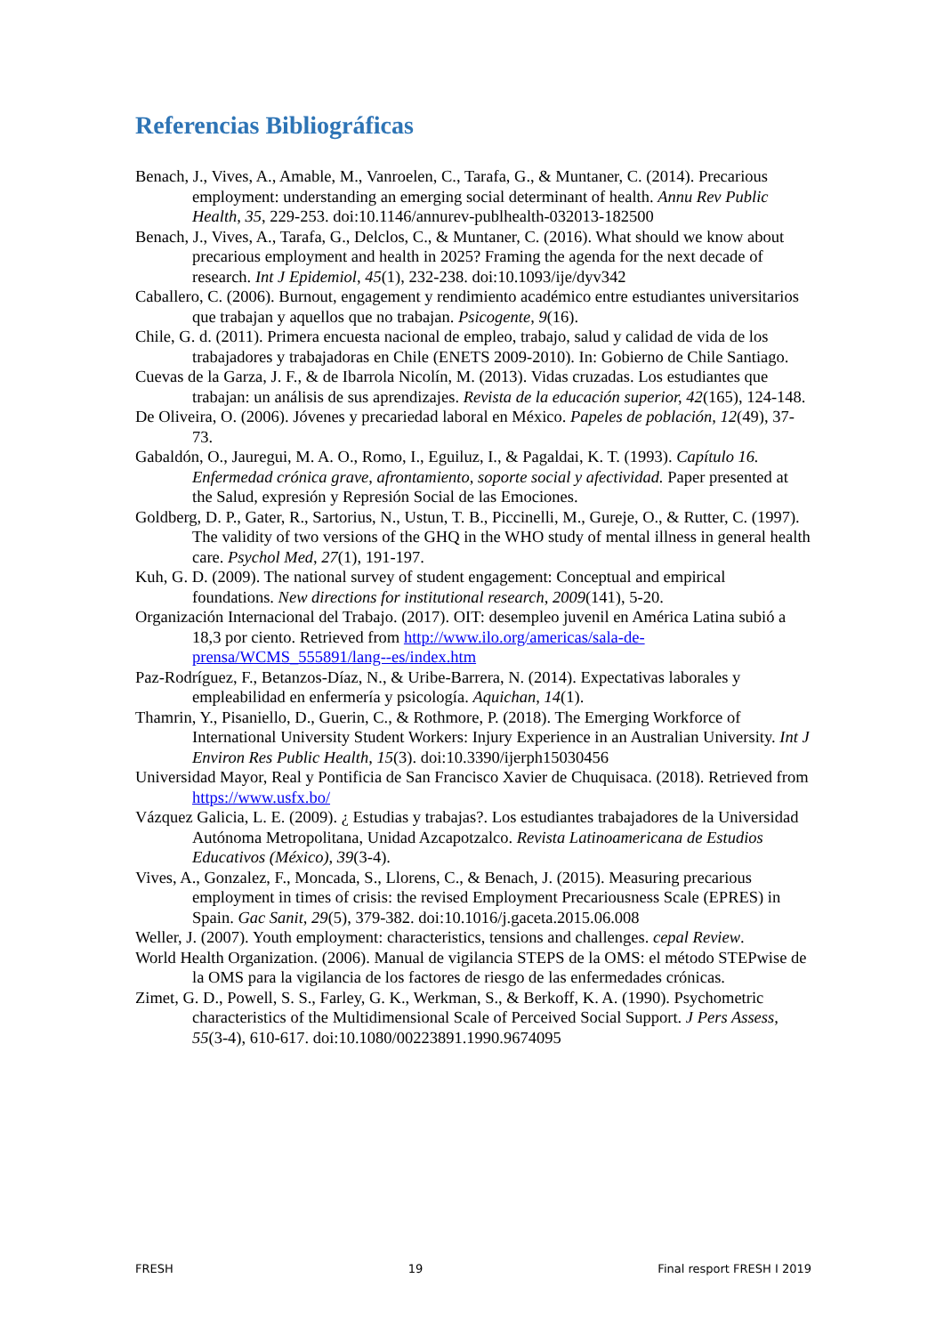Referencias Bibliográficas
Benach, J., Vives, A., Amable, M., Vanroelen, C., Tarafa, G., & Muntaner, C. (2014). Precarious employment: understanding an emerging social determinant of health. Annu Rev Public Health, 35, 229-253. doi:10.1146/annurev-publhealth-032013-182500
Benach, J., Vives, A., Tarafa, G., Delclos, C., & Muntaner, C. (2016). What should we know about precarious employment and health in 2025? Framing the agenda for the next decade of research. Int J Epidemiol, 45(1), 232-238. doi:10.1093/ije/dyv342
Caballero, C. (2006). Burnout, engagement y rendimiento académico entre estudiantes universitarios que trabajan y aquellos que no trabajan. Psicogente, 9(16).
Chile, G. d. (2011). Primera encuesta nacional de empleo, trabajo, salud y calidad de vida de los trabajadores y trabajadoras en Chile (ENETS 2009-2010). In: Gobierno de Chile Santiago.
Cuevas de la Garza, J. F., & de Ibarrola Nicolín, M. (2013). Vidas cruzadas. Los estudiantes que trabajan: un análisis de sus aprendizajes. Revista de la educación superior, 42(165), 124-148.
De Oliveira, O. (2006). Jóvenes y precariedad laboral en México. Papeles de población, 12(49), 37-73.
Gabaldón, O., Jauregui, M. A. O., Romo, I., Eguiluz, I., & Pagaldai, K. T. (1993). Capítulo 16. Enfermedad crónica grave, afrontamiento, soporte social y afectividad. Paper presented at the Salud, expresión y Represión Social de las Emociones.
Goldberg, D. P., Gater, R., Sartorius, N., Ustun, T. B., Piccinelli, M., Gureje, O., & Rutter, C. (1997). The validity of two versions of the GHQ in the WHO study of mental illness in general health care. Psychol Med, 27(1), 191-197.
Kuh, G. D. (2009). The national survey of student engagement: Conceptual and empirical foundations. New directions for institutional research, 2009(141), 5-20.
Organización Internacional del Trabajo. (2017). OIT: desempleo juvenil en América Latina subió a 18,3 por ciento. Retrieved from http://www.ilo.org/americas/sala-de-prensa/WCMS_555891/lang--es/index.htm
Paz-Rodríguez, F., Betanzos-Díaz, N., & Uribe-Barrera, N. (2014). Expectativas laborales y empleabilidad en enfermería y psicología. Aquichan, 14(1).
Thamrin, Y., Pisaniello, D., Guerin, C., & Rothmore, P. (2018). The Emerging Workforce of International University Student Workers: Injury Experience in an Australian University. Int J Environ Res Public Health, 15(3). doi:10.3390/ijerph15030456
Universidad Mayor, Real y Pontificia de San Francisco Xavier de Chuquisaca. (2018). Retrieved from https://www.usfx.bo/
Vázquez Galicia, L. E. (2009). ¿ Estudias y trabajas?. Los estudiantes trabajadores de la Universidad Autónoma Metropolitana, Unidad Azcapotzalco. Revista Latinoamericana de Estudios Educativos (México), 39(3-4).
Vives, A., Gonzalez, F., Moncada, S., Llorens, C., & Benach, J. (2015). Measuring precarious employment in times of crisis: the revised Employment Precariousness Scale (EPRES) in Spain. Gac Sanit, 29(5), 379-382. doi:10.1016/j.gaceta.2015.06.008
Weller, J. (2007). Youth employment: characteristics, tensions and challenges. cepal Review.
World Health Organization. (2006). Manual de vigilancia STEPS de la OMS: el método STEPwise de la OMS para la vigilancia de los factores de riesgo de las enfermedades crónicas.
Zimet, G. D., Powell, S. S., Farley, G. K., Werkman, S., & Berkoff, K. A. (1990). Psychometric characteristics of the Multidimensional Scale of Perceived Social Support. J Pers Assess, 55(3-4), 610-617. doi:10.1080/00223891.1990.9674095
FRESH 19 Final resport FRESH I 2019